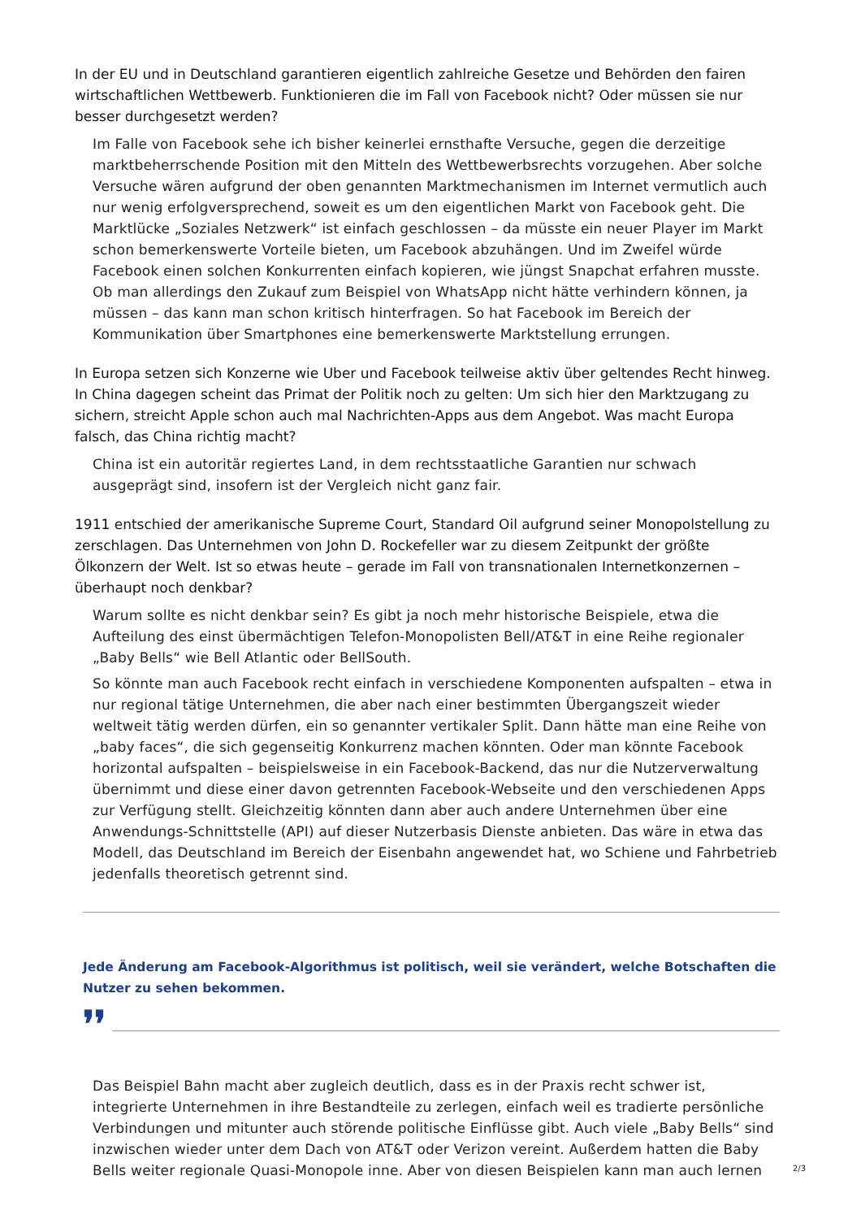In der EU und in Deutschland garantieren eigentlich zahlreiche Gesetze und Behörden den fairen wirtschaftlichen Wettbewerb. Funktionieren die im Fall von Facebook nicht? Oder müssen sie nur besser durchgesetzt werden?
Im Falle von Facebook sehe ich bisher keinerlei ernsthafte Versuche, gegen die derzeitige marktbeherrschende Position mit den Mitteln des Wettbewerbsrechts vorzugehen. Aber solche Versuche wären aufgrund der oben genannten Marktmechanismen im Internet vermutlich auch nur wenig erfolgversprechend, soweit es um den eigentlichen Markt von Facebook geht. Die Marktlücke „Soziales Netzwerk“ ist einfach geschlossen – da müsste ein neuer Player im Markt schon bemerkenswerte Vorteile bieten, um Facebook abzuhängen. Und im Zweifel würde Facebook einen solchen Konkurrenten einfach kopieren, wie jüngst Snapchat erfahren musste. Ob man allerdings den Zukauf zum Beispiel von WhatsApp nicht hätte verhindern können, ja müssen – das kann man schon kritisch hinterfragen. So hat Facebook im Bereich der Kommunikation über Smartphones eine bemerkenswerte Marktstellung errungen.
In Europa setzen sich Konzerne wie Uber und Facebook teilweise aktiv über geltendes Recht hinweg. In China dagegen scheint das Primat der Politik noch zu gelten: Um sich hier den Marktzugang zu sichern, streicht Apple schon auch mal Nachrichten-Apps aus dem Angebot. Was macht Europa falsch, das China richtig macht?
China ist ein autoritär regiertes Land, in dem rechtsstaatliche Garantien nur schwach ausgeprägt sind, insofern ist der Vergleich nicht ganz fair.
1911 entschied der amerikanische Supreme Court, Standard Oil aufgrund seiner Monopolstellung zu zerschlagen. Das Unternehmen von John D. Rockefeller war zu diesem Zeitpunkt der größte Ölkonzern der Welt. Ist so etwas heute – gerade im Fall von transnationalen Internetkonzernen – überhaupt noch denkbar?
Warum sollte es nicht denkbar sein? Es gibt ja noch mehr historische Beispiele, etwa die Aufteilung des einst übermächtigen Telefon-Monopolisten Bell/AT&T in eine Reihe regionaler „Baby Bells“ wie Bell Atlantic oder BellSouth.
So könnte man auch Facebook recht einfach in verschiedene Komponenten aufspalten – etwa in nur regional tätige Unternehmen, die aber nach einer bestimmten Übergangszeit wieder weltweit tätig werden dürfen, ein so genannter vertikaler Split. Dann hätte man eine Reihe von „baby faces“, die sich gegenseitig Konkurrenz machen könnten. Oder man könnte Facebook horizontal aufspalten – beispielsweise in ein Facebook-Backend, das nur die Nutzerverwaltung übernimmt und diese einer davon getrennten Facebook-Webseite und den verschiedenen Apps zur Verfügung stellt. Gleichzeitig könnten dann aber auch andere Unternehmen über eine Anwendungs-Schnittstelle (API) auf dieser Nutzerbasis Dienste anbieten. Das wäre in etwa das Modell, das Deutschland im Bereich der Eisenbahn angewendet hat, wo Schiene und Fahrbetrieb jedenfalls theoretisch getrennt sind.
Jede Änderung am Facebook-Algorithmus ist politisch, weil sie verändert, welche Botschaften die Nutzer zu sehen bekommen.
❜❜
Das Beispiel Bahn macht aber zugleich deutlich, dass es in der Praxis recht schwer ist, integrierte Unternehmen in ihre Bestandteile zu zerlegen, einfach weil es tradierte persönliche Verbindungen und mitunter auch störende politische Einflüsse gibt. Auch viele „Baby Bells“ sind inzwischen wieder unter dem Dach von AT&T oder Verizon vereint. Außerdem hatten die Baby Bells weiter regionale Quasi-Monopole inne. Aber von diesen Beispielen kann man auch lernen
2/3